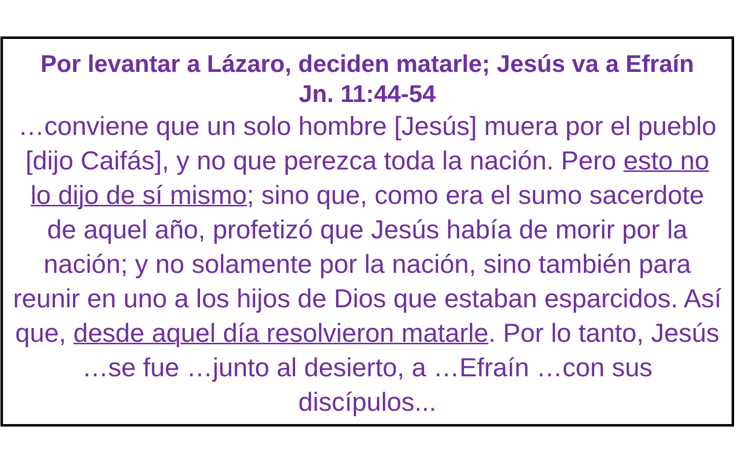Por levantar a Lázaro, deciden matarle; Jesús va a Efraín
Jn. 11:44-54
…conviene que un solo hombre [Jesús] muera por el pueblo [dijo Caifás], y no que perezca toda la nación. Pero esto no lo dijo de sí mismo; sino que, como era el sumo sacerdote de aquel año, profetizó que Jesús había de morir por la nación; y no solamente por la nación, sino también para reunir en uno a los hijos de Dios que estaban esparcidos. Así que, desde aquel día resolvieron matarle. Por lo tanto, Jesús …se fue …junto al desierto, a …Efraín …con sus discípulos...